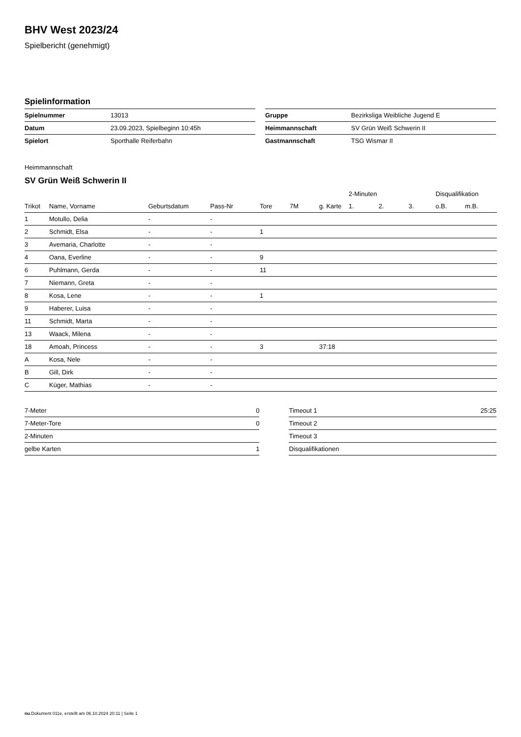BHV West 2023/24
Spielbericht (genehmigt)
Spielinformation
| Spielnummer | 13013 |
| Datum | 23.09.2023, Spielbeginn 10:45h |
| Spielort | Sporthalle Reiferbahn |
| Gruppe | Bezirksliga Weibliche Jugend E |
| Heimmannschaft | SV Grün Weiß Schwerin II |
| Gastmannschaft | TSG Wismar II |
Heimmannschaft
SV Grün Weiß Schwerin II
| | | | | | | | 2-Minuten | | | Disqualifikation | |
| --- | --- | --- | --- | --- | --- | --- | --- | --- | --- | --- | --- |
| Trikot | Name, Vorname | Geburtsdatum | Pass-Nr | Tore | 7M | g. Karte | 1. | 2. | 3. | o.B. | m.B. |
| 1 | Motullo, Delia | - | - | | | | | | | | |
| 2 | Schmidt, Elsa | - | - | 1 | | | | | | | |
| 3 | Avemaria, Charlotte | - | - | | | | | | | | |
| 4 | Oana, Everline | - | - | 9 | | | | | | | |
| 6 | Puhlmann, Gerda | - | - | 11 | | | | | | | |
| 7 | Niemann, Greta | - | - | | | | | | | | |
| 8 | Kosa, Lene | - | - | 1 | | | | | | | |
| 9 | Haberer, Luisa | - | - | | | | | | | | |
| 11 | Schmidt, Marta | - | - | | | | | | | | |
| 13 | Waack, Milena | - | - | | | | | | | | |
| 18 | Amoah, Princess | - | - | 3 | | 37:18 | | | | | |
| A | Kosa, Nele | - | - | | | | | | | | |
| B | Gill, Dirk | - | - | | | | | | | | |
| C | Küger, Mathias | - | - | | | | | | | | |
| 7-Meter | 0 |
| 7-Meter-Tore | 0 |
| 2-Minuten | |
| gelbe Karten | 1 |
| Timeout 1 | 25:25 |
| Timeout 2 | |
| Timeout 3 | |
| Disqualifikationen | |
nu.Dokument 011e, erstellt am 06.10.2024 20:11 | Seite 1